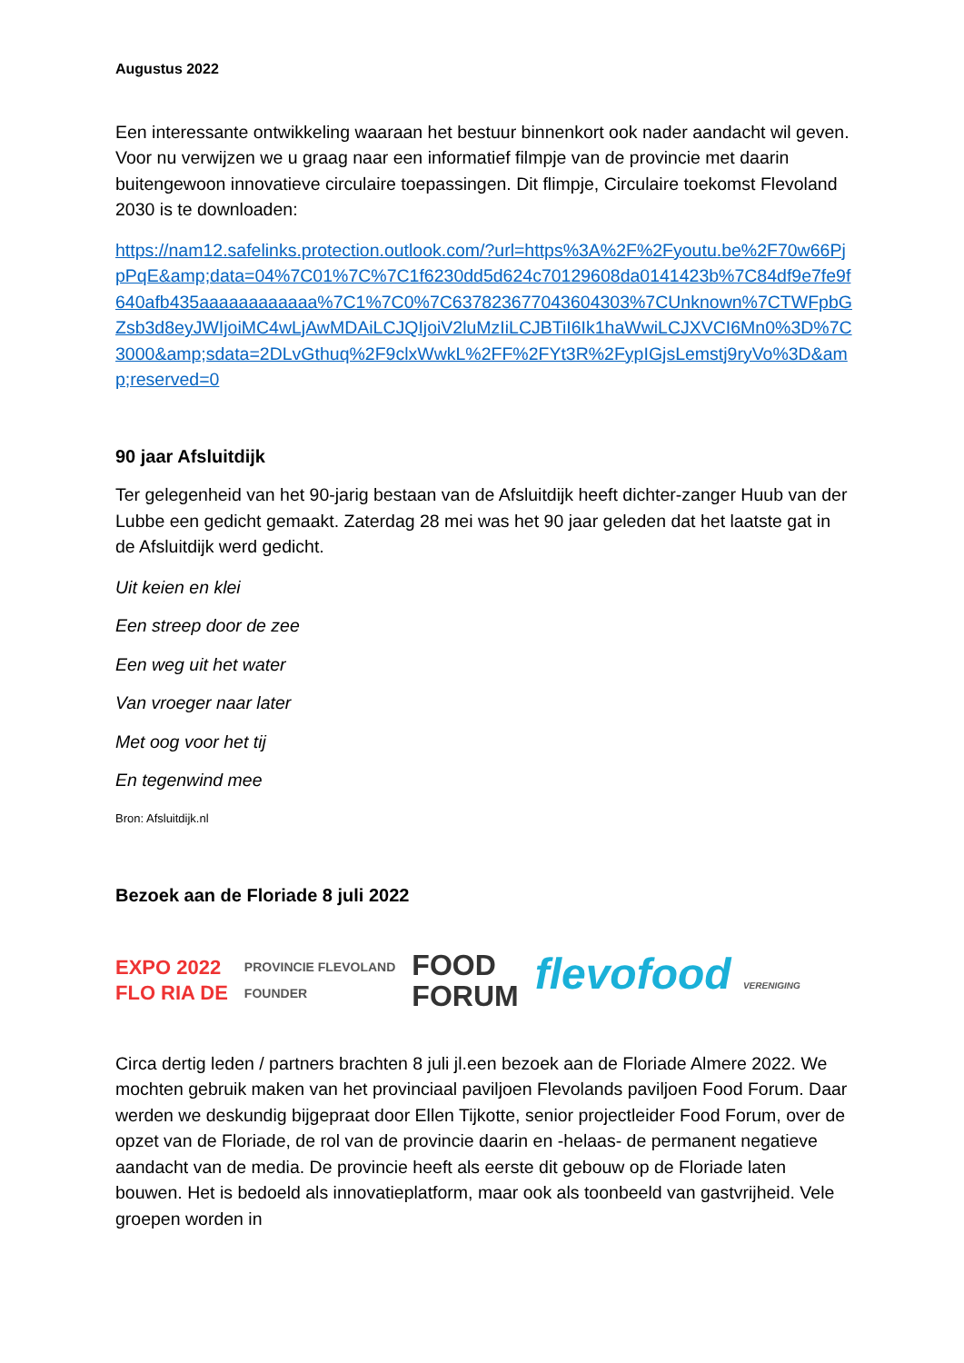Augustus 2022
Een interessante ontwikkeling waaraan het bestuur binnenkort ook nader aandacht wil geven. Voor nu verwijzen we u graag naar een informatief filmpje van de provincie met daarin buitengewoon innovatieve circulaire toepassingen. Dit flimpje, Circulaire toekomst Flevoland 2030 is te downloaden:
https://nam12.safelinks.protection.outlook.com/?url=https%3A%2F%2Fyoutu.be%2F70w66PjpPqE&amp;data=04%7C01%7C%7C1f6230dd5d624c70129608da0141423b%7C84df9e7fe9f640afb435aaaaaaaaaaaa%7C1%7C0%7C637823677043604303%7CUnknown%7CTWFpbGZsb3d8eyJWIjoiMC4wLjAwMDAiLCJQIjoiV2luMzIiLCJBTiI6Ik1haWwiLCJXVCI6Mn0%3D%7C3000&amp;sdata=2DLvGthuq%2F9clxWwkL%2FF%2FYt3R%2FypIGjsLemstj9ryVo%3D&amp;reserved=0
90 jaar Afsluitdijk
Ter gelegenheid van het 90-jarig bestaan van de Afsluitdijk heeft dichter-zanger Huub van der Lubbe een gedicht gemaakt. Zaterdag 28 mei was het 90 jaar geleden dat het laatste gat in de Afsluitdijk werd gedicht.
Uit keien en klei
Een streep door de zee
Een weg uit het water
Van vroeger naar later
Met oog voor het tij
En tegenwind mee
Bron: Afsluitdijk.nl
Bezoek aan de Floriade 8 juli 2022
EXPO 2022
FLO RIA DE
PROVINCIE FLEVOLAND
FOUNDER
FOOD
FORUM
flevofood VERENIGING
Circa dertig leden / partners brachten 8 juli jl.een bezoek aan de Floriade Almere 2022. We mochten gebruik maken van het provinciaal paviljoen Flevolands paviljoen Food Forum. Daar werden we deskundig bijgepraat door Ellen Tijkotte, senior projectleider Food Forum, over de opzet van de Floriade, de rol van de provincie daarin en -helaas- de permanent negatieve aandacht van de media. De provincie heeft als eerste dit gebouw op de Floriade laten bouwen. Het is bedoeld als innovatieplatform, maar ook als toonbeeld van gastvrijheid. Vele groepen worden in